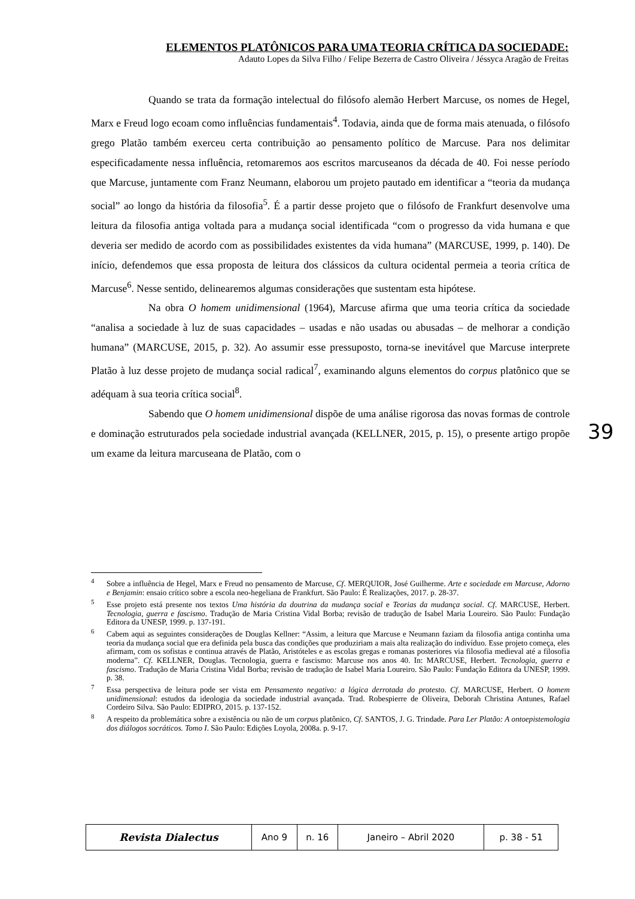ELEMENTOS PLATÔNICOS PARA UMA TEORIA CRÍTICA DA SOCIEDADE:
Adauto Lopes da Silva Filho / Felipe Bezerra de Castro Oliveira / Jéssyca Aragão de Freitas
Quando se trata da formação intelectual do filósofo alemão Herbert Marcuse, os nomes de Hegel, Marx e Freud logo ecoam como influências fundamentais<sup>4</sup>. Todavia, ainda que de forma mais atenuada, o filósofo grego Platão também exerceu certa contribuição ao pensamento político de Marcuse. Para nos delimitar especificadamente nessa influência, retomaremos aos escritos marcuseanos da década de 40. Foi nesse período que Marcuse, juntamente com Franz Neumann, elaborou um projeto pautado em identificar a “teoria da mudança social” ao longo da história da filosofia<sup>5</sup>. É a partir desse projeto que o filósofo de Frankfurt desenvolve uma leitura da filosofia antiga voltada para a mudança social identificada “com o progresso da vida humana e que deveria ser medido de acordo com as possibilidades existentes da vida humana” (MARCUSE, 1999, p. 140). De início, defendemos que essa proposta de leitura dos clássicos da cultura ocidental permeia a teoria crítica de Marcuse<sup>6</sup>. Nesse sentido, delinearemos algumas considerações que sustentam esta hipótese.
Na obra O homem unidimensional (1964), Marcuse afirma que uma teoria crítica da sociedade “analisa a sociedade à luz de suas capacidades – usadas e não usadas ou abusadas – de melhorar a condição humana” (MARCUSE, 2015, p. 32). Ao assumir esse pressuposto, torna-se inevitável que Marcuse interprete Platão à luz desse projeto de mudança social radical<sup>7</sup>, examinando alguns elementos do corpus platônico que se adéquam à sua teoria crítica social<sup>8</sup>.
Sabendo que O homem unidimensional dispõe de uma análise rigorosa das novas formas de controle e dominação estruturados pela sociedade industrial avançada (KELLNER, 2015, p. 15), o presente artigo propõe um exame da leitura marcuseana de Platão, com o
39
<sup>4</sup> Sobre a influência de Hegel, Marx e Freud no pensamento de Marcuse, Cf. MERQUIOR, José Guilherme. Arte e sociedade em Marcuse, Adorno e Benjamin: ensaio crítico sobre a escola neo-hegeliana de Frankfurt. São Paulo: É Realizações, 2017. p. 28-37.
<sup>5</sup> Esse projeto está presente nos textos Uma história da doutrina da mudança social e Teorias da mudança social. Cf. MARCUSE, Herbert. Tecnologia, guerra e fascismo. Tradução de Maria Cristina Vidal Borba; revisão de tradução de Isabel Maria Loureiro. São Paulo: Fundação Editora da UNESP, 1999. p. 137-191.
<sup>6</sup> Cabem aqui as seguintes considerações de Douglas Kellner: “Assim, a leitura que Marcuse e Neumann faziam da filosofia antiga continha uma teoria da mudança social que era definida pela busca das condições que produziriam a mais alta realização do indivíduo. Esse projeto começa, eles afirmam, com os sofistas e continua através de Platão, Aristóteles e as escolas gregas e romanas posteriores via filosofia medieval até a filosofia moderna”. Cf. KELLNER, Douglas. Tecnologia, guerra e fascismo: Marcuse nos anos 40. In: MARCUSE, Herbert. Tecnologia, guerra e fascismo. Tradução de Maria Cristina Vidal Borba; revisão de tradução de Isabel Maria Loureiro. São Paulo: Fundação Editora da UNESP, 1999. p. 38.
<sup>7</sup> Essa perspectiva de leitura pode ser vista em Pensamento negativo: a lógica derrotada do protesto. Cf. MARCUSE, Herbert. O homem unidimensional: estudos da ideologia da sociedade industrial avançada. Trad. Robespierre de Oliveira, Deborah Christina Antunes, Rafael Cordeiro Silva. São Paulo: EDIPRO, 2015. p. 137-152.
<sup>8</sup> A respeito da problemática sobre a existência ou não de um corpus platônico, Cf. SANTOS, J. G. Trindade. Para Ler Platão: A ontoepistemologia dos diálogos socráticos. Tomo I. São Paulo: Edições Loyola, 2008a. p. 9-17.
| Revista Dialectus | Ano 9 | n. 16 | Janeiro – Abril 2020 | p. 38 - 51 |